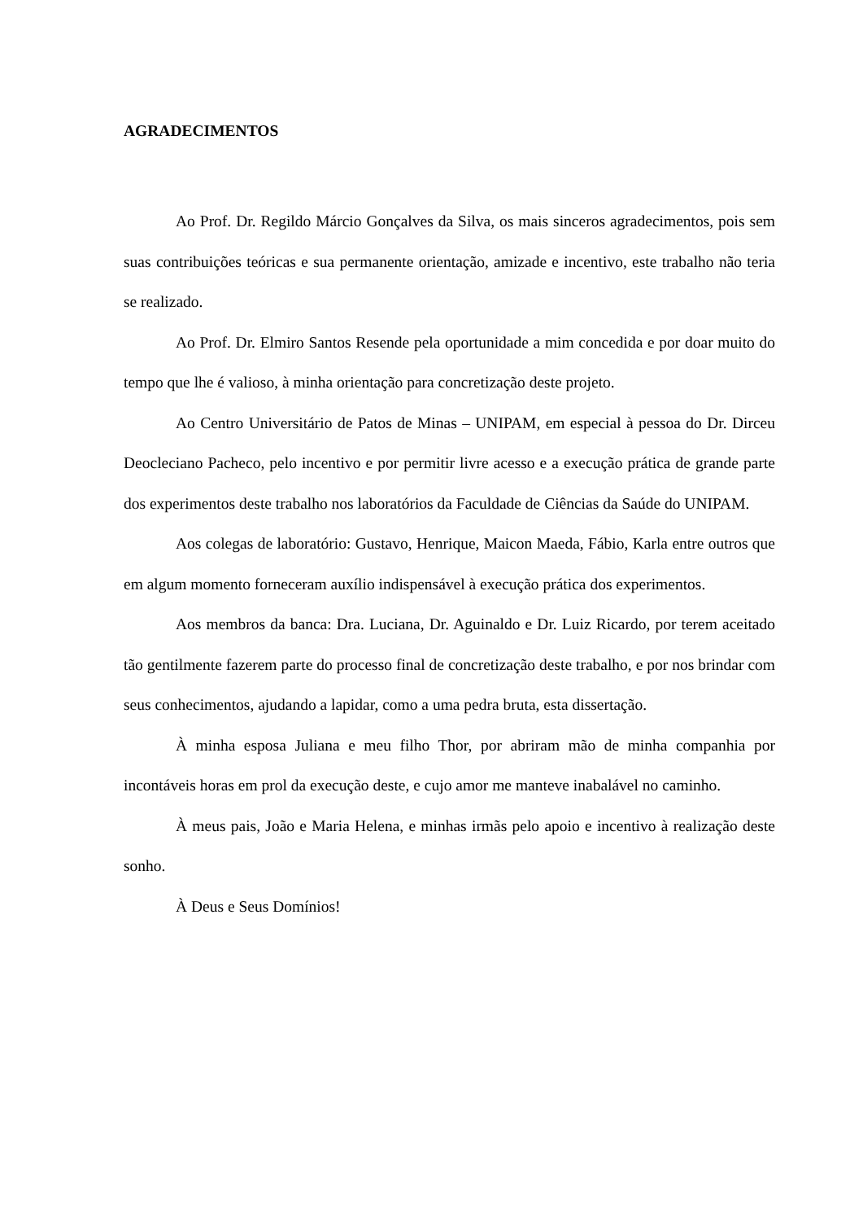AGRADECIMENTOS
Ao Prof. Dr. Regildo Márcio Gonçalves da Silva, os mais sinceros agradecimentos, pois sem suas contribuições teóricas e sua permanente orientação, amizade e incentivo, este trabalho não teria se realizado.
Ao Prof. Dr. Elmiro Santos Resende pela oportunidade a mim concedida e por doar muito do tempo que lhe é valioso, à minha orientação para concretização deste projeto.
Ao Centro Universitário de Patos de Minas – UNIPAM, em especial à pessoa do Dr. Dirceu Deocleciano Pacheco, pelo incentivo e por permitir livre acesso e a execução prática de grande parte dos experimentos deste trabalho nos laboratórios da Faculdade de Ciências da Saúde do UNIPAM.
Aos colegas de laboratório: Gustavo, Henrique, Maicon Maeda, Fábio, Karla entre outros que em algum momento forneceram auxílio indispensável à execução prática dos experimentos.
Aos membros da banca: Dra. Luciana, Dr. Aguinaldo e Dr. Luiz Ricardo, por terem aceitado tão gentilmente fazerem parte do processo final de concretização deste trabalho, e por nos brindar com seus conhecimentos, ajudando a lapidar, como a uma pedra bruta, esta dissertação.
À minha esposa Juliana e meu filho Thor, por abriram mão de minha companhia por incontáveis horas em prol da execução deste, e cujo amor me manteve inabalável no caminho.
À meus pais, João e Maria Helena, e minhas irmãs pelo apoio e incentivo à realização deste sonho.
À Deus e Seus Domínios!